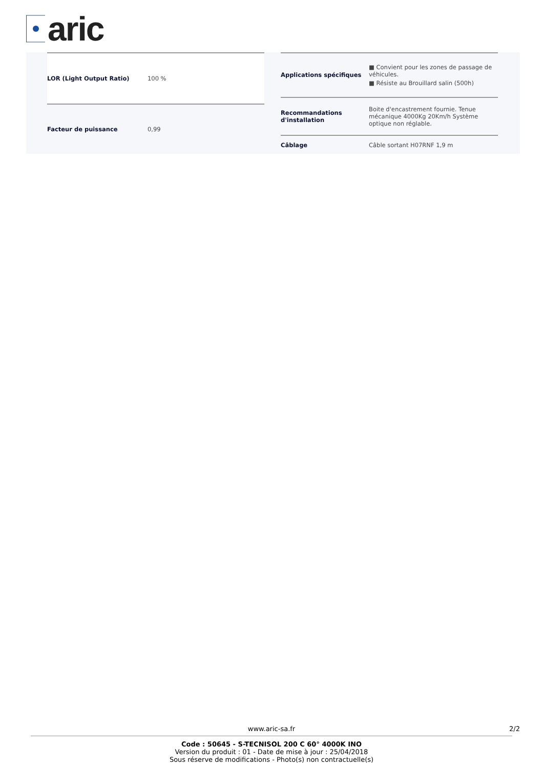aric
| LOR (Light Output Ratio) | 100 % |
| Facteur de puissance | 0,99 |
| Applications spécifiques | ■ Convient pour les zones de passage de véhicules. ■ Résiste au Brouillard salin (500h) |
| Recommandations d'installation | Boite d'encastrement fournie. Tenue mécanique 4000Kg 20Km/h Système optique non réglable. |
| Câblage | Câble sortant H07RNF 1,9 m |
www.aric-sa.fr 2/2
Code : 50645 - S-TECNISOL 200 C 60° 4000K INO
Version du produit : 01 - Date de mise à jour : 25/04/2018
Sous réserve de modifications - Photo(s) non contractuelle(s)